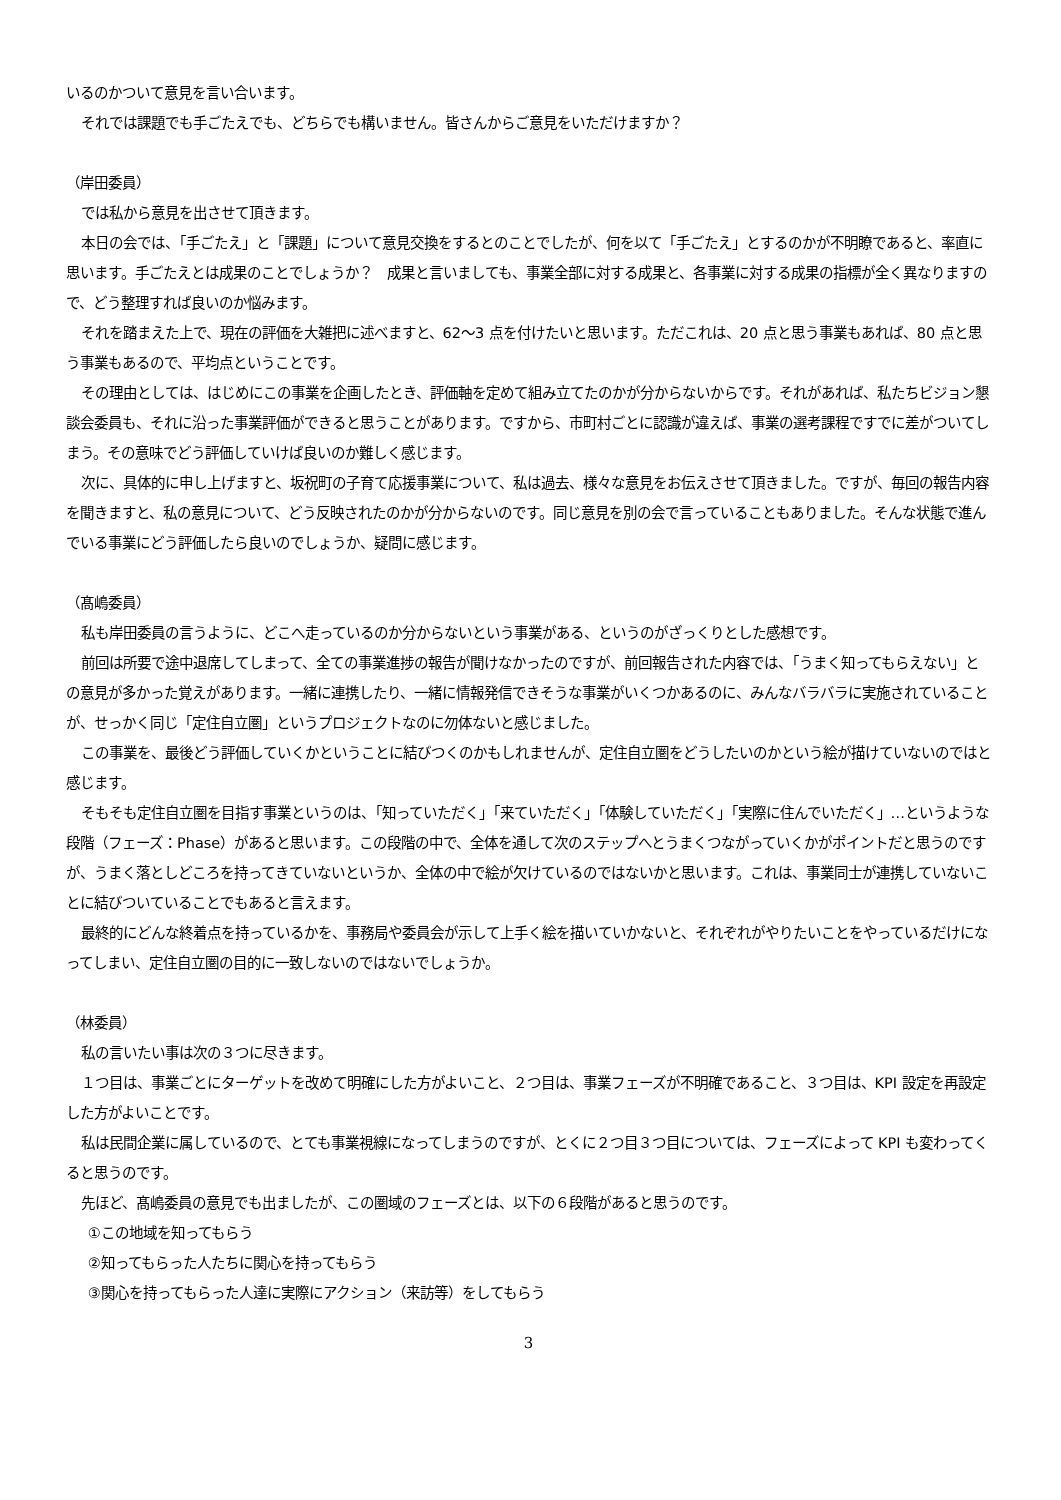いるのかついて意見を言い合います。
それでは課題でも手ごたえでも、どちらでも構いません。皆さんからご意見をいただけますか？
（岸田委員）
では私から意見を出させて頂きます。
本日の会では、「手ごたえ」と「課題」について意見交換をするとのことでしたが、何を以て「手ごたえ」とするのかが不明瞭であると、率直に思います。手ごたえとは成果のことでしょうか？　成果と言いましても、事業全部に対する成果と、各事業に対する成果の指標が全く異なりますので、どう整理すれば良いのか悩みます。
それを踏まえた上で、現在の評価を大雑把に述べますと、62～3 点を付けたいと思います。ただこれは、20 点と思う事業もあれば、80 点と思う事業もあるので、平均点ということです。
その理由としては、はじめにこの事業を企画したとき、評価軸を定めて組み立てたのかが分からないからです。それがあれば、私たちビジョン懇談会委員も、それに沿った事業評価ができると思うことがあります。ですから、市町村ごとに認識が違えば、事業の選考課程ですでに差がついてしまう。その意味でどう評価していけば良いのか難しく感じます。
次に、具体的に申し上げますと、坂祝町の子育て応援事業について、私は過去、様々な意見をお伝えさせて頂きました。ですが、毎回の報告内容を聞きますと、私の意見について、どう反映されたのかが分からないのです。同じ意見を別の会で言っていることもありました。そんな状態で進んでいる事業にどう評価したら良いのでしょうか、疑問に感じます。
（髙嶋委員）
私も岸田委員の言うように、どこへ走っているのか分からないという事業がある、というのがざっくりとした感想です。
前回は所要で途中退席してしまって、全ての事業進捗の報告が聞けなかったのですが、前回報告された内容では、「うまく知ってもらえない」との意見が多かった覚えがあります。一緒に連携したり、一緒に情報発信できそうな事業がいくつかあるのに、みんなバラバラに実施されていることが、せっかく同じ「定住自立圏」というプロジェクトなのに勿体ないと感じました。
この事業を、最後どう評価していくかということに結びつくのかもしれませんが、定住自立圏をどうしたいのかという絵が描けていないのではと感じます。
そもそも定住自立圏を目指す事業というのは、「知っていただく」「来ていただく」「体験していただく」「実際に住んでいただく」…というような段階（フェーズ：Phase）があると思います。この段階の中で、全体を通して次のステップへとうまくつながっていくかがポイントだと思うのですが、うまく落としどころを持ってきていないというか、全体の中で絵が欠けているのではないかと思います。これは、事業同士が連携していないことに結びついていることでもあると言えます。
最終的にどんな終着点を持っているかを、事務局や委員会が示して上手く絵を描いていかないと、それぞれがやりたいことをやっているだけになってしまい、定住自立圏の目的に一致しないのではないでしょうか。
（林委員）
私の言いたい事は次の３つに尽きます。
１つ目は、事業ごとにターゲットを改めて明確にした方がよいこと、２つ目は、事業フェーズが不明確であること、３つ目は、KPI 設定を再設定した方がよいことです。
私は民間企業に属しているので、とても事業視線になってしまうのですが、とくに２つ目３つ目については、フェーズによって KPI も変わってくると思うのです。
先ほど、髙嶋委員の意見でも出ましたが、この圏域のフェーズとは、以下の６段階があると思うのです。
①この地域を知ってもらう
②知ってもらった人たちに関心を持ってもらう
③関心を持ってもらった人達に実際にアクション（来訪等）をしてもらう
3